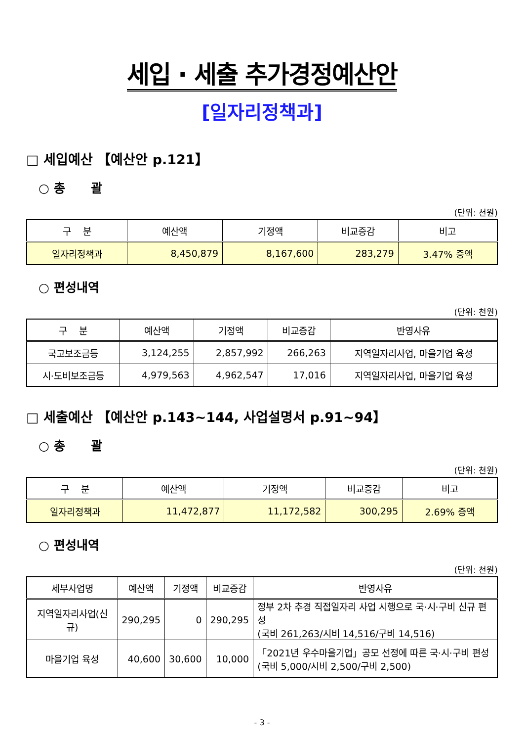세입 · 세출 추가경정예산안
[일자리정책과]
□ 세입예산 【예산안 p.121】
○ 총 괄
(단위: 천원)
| 구 분 | 예산액 | 기정액 | 비교증감 | 비고 |
| --- | --- | --- | --- | --- |
| 일자리정책과 | 8,450,879 | 8,167,600 | 283,279 | 3.47% 증액 |
○ 편성내역
(단위: 천원)
| 구 분 | 예산액 | 기정액 | 비교증감 | 반영사유 |
| --- | --- | --- | --- | --- |
| 국고보조금등 | 3,124,255 | 2,857,992 | 266,263 | 지역일자리사업, 마을기업 육성 |
| 시·도비보조금등 | 4,979,563 | 4,962,547 | 17,016 | 지역일자리사업, 마을기업 육성 |
□ 세출예산 【예산안 p.143∼144, 사업설명서 p.91~94】
○ 총 괄
(단위: 천원)
| 구 분 | 예산액 | 기정액 | 비교증감 | 비고 |
| --- | --- | --- | --- | --- |
| 일자리정책과 | 11,472,877 | 11,172,582 | 300,295 | 2.69% 증액 |
○ 편성내역
(단위: 천원)
| 세부사업명 | 예산액 | 기정액 | 비교증감 | 반영사유 |
| --- | --- | --- | --- | --- |
| 지역일자리사업(신규) | 290,295 | 0 | 290,295 | 정부 2차 추경 직접일자리 사업 시행으로 국·시·구비 신규 편성 (국비 261,263/시비 14,516/구비 14,516) |
| 마을기업 육성 | 40,600 | 30,600 | 10,000 | 「2021년 우수마을기업」공모 선정에 따른 국·시·구비 편성 (국비 5,000/시비 2,500/구비 2,500) |
- 3 -